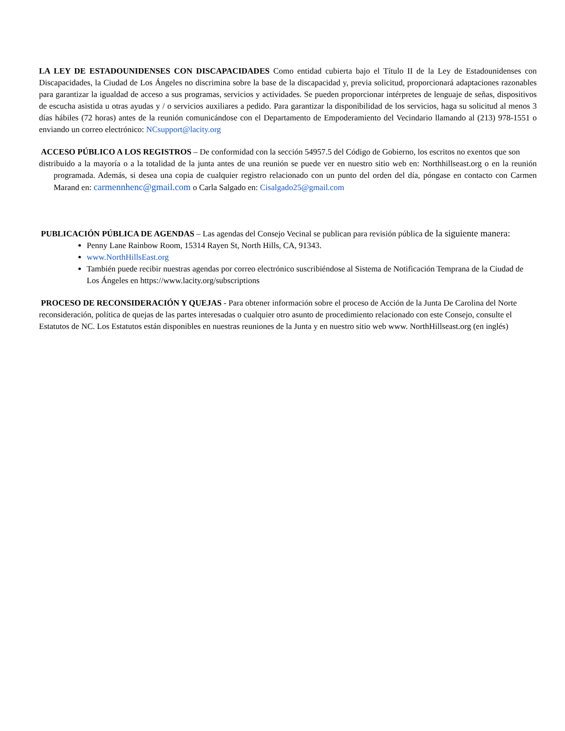LA LEY DE ESTADOUNIDENSES CON DISCAPACIDADES Como entidad cubierta bajo el Título II de la Ley de Estadounidenses con Discapacidades, la Ciudad de Los Ángeles no discrimina sobre la base de la discapacidad y, previa solicitud, proporcionará adaptaciones razonables para garantizar la igualdad de acceso a sus programas, servicios y actividades. Se pueden proporcionar intérpretes de lenguaje de señas, dispositivos de escucha asistida u otras ayudas y / o servicios auxiliares a pedido. Para garantizar la disponibilidad de los servicios, haga su solicitud al menos 3 días hábiles (72 horas) antes de la reunión comunicándose con el Departamento de Empoderamiento del Vecindario llamando al (213) 978-1551 o enviando un correo electrónico: NCsupport@lacity.org
ACCESO PÚBLICO A LOS REGISTROS – De conformidad con la sección 54957.5 del Código de Gobierno, los escritos no exentos que son
distribuido a la mayoría o a la totalidad de la junta antes de una reunión se puede ver en nuestro sitio web en: Northhillseast.org o en la reunión programada. Además, si desea una copia de cualquier registro relacionado con un punto del orden del día, póngase en contacto con Carmen Marand en: carmennhenc@gmail.com o Carla Salgado en: Cisalgado25@gmail.com
PUBLICACIÓN PÚBLICA DE AGENDAS – Las agendas del Consejo Vecinal se publican para revisión pública de la siguiente manera:
Penny Lane Rainbow Room, 15314 Rayen St, North Hills, CA, 91343.
www.NorthHillsEast.org
También puede recibir nuestras agendas por correo electrónico suscribiéndose al Sistema de Notificación Temprana de la Ciudad de Los Ángeles en https://www.lacity.org/subscriptions
PROCESO DE RECONSIDERACIÓN Y QUEJAS - Para obtener información sobre el proceso de Acción de la Junta De Carolina del Norte
reconsideración, política de quejas de las partes interesadas o cualquier otro asunto de procedimiento relacionado con este Consejo, consulte el
Estatutos de NC. Los Estatutos están disponibles en nuestras reuniones de la Junta y en nuestro sitio web www. NorthHillseast.org (en inglés)